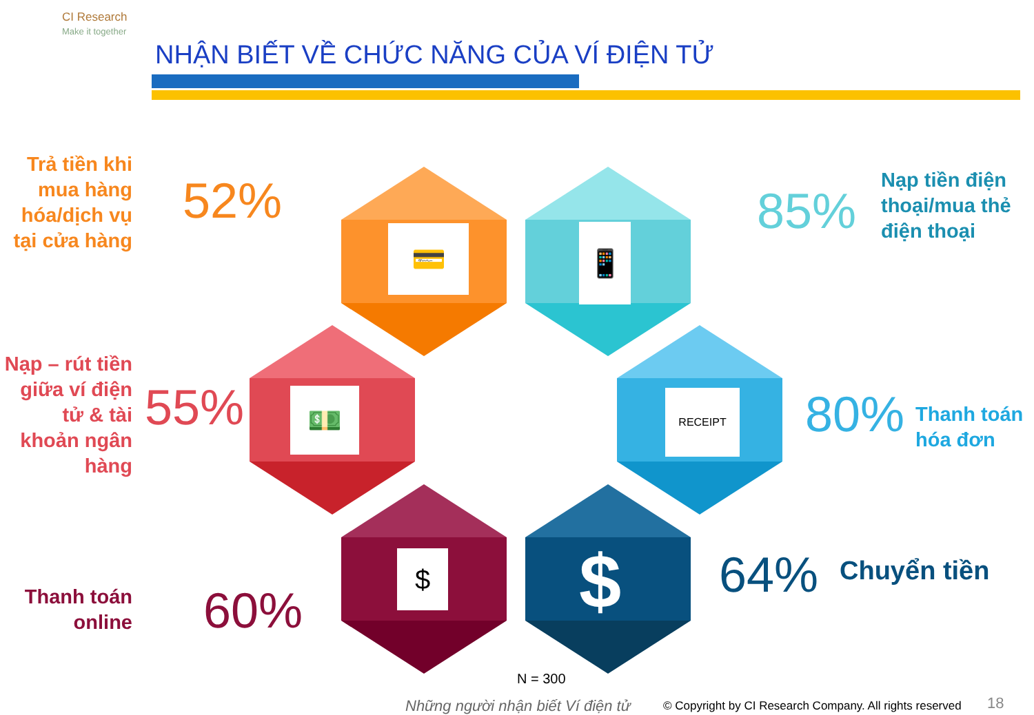CI Research
Make it together
NHẬN BIẾT VỀ CHỨC NĂNG CỦA VÍ ĐIỆN TỬ
💳 📱
💵 RECEIPT
$ $
Trả tiền khi mua hàng hóa/dịch vụ tại cửa hàng
52%
Nạp tiền điện thoại/mua thẻ điện thoại
85%
Nạp – rút tiền giữa ví điện tử & tài khoản ngân hàng
55% 80%
Thanh toán hóa đơn
Thanh toán online
60%
64% Chuyển tiền
N = 300
Những người nhận biết Ví điện tử
© Copyright by CI Research Company. All rights reserved
18